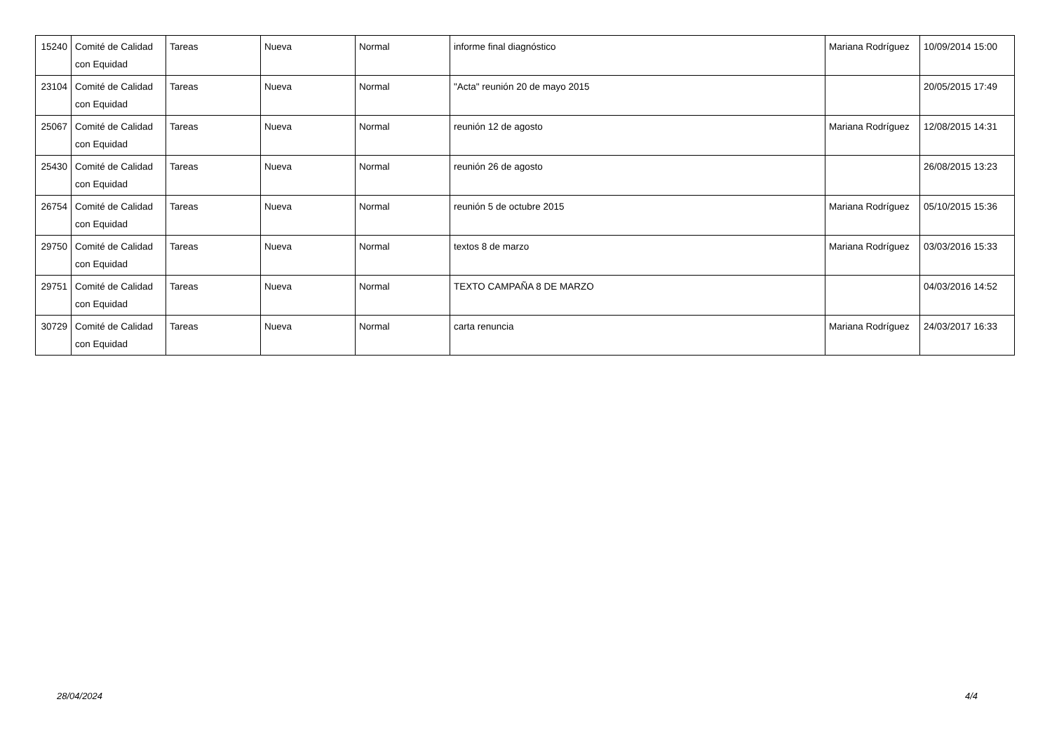| 15240 | Comité de Calidad con Equidad | Tareas | Nueva | Normal | informe final diagnóstico | Mariana Rodríguez | 10/09/2014 15:00 |
| 23104 | Comité de Calidad con Equidad | Tareas | Nueva | Normal | "Acta" reunión 20 de mayo 2015 | | 20/05/2015 17:49 |
| 25067 | Comité de Calidad con Equidad | Tareas | Nueva | Normal | reunión 12 de agosto | Mariana Rodríguez | 12/08/2015 14:31 |
| 25430 | Comité de Calidad con Equidad | Tareas | Nueva | Normal | reunión 26 de agosto | | 26/08/2015 13:23 |
| 26754 | Comité de Calidad con Equidad | Tareas | Nueva | Normal | reunión 5 de octubre 2015 | Mariana Rodríguez | 05/10/2015 15:36 |
| 29750 | Comité de Calidad con Equidad | Tareas | Nueva | Normal | textos 8 de marzo | Mariana Rodríguez | 03/03/2016 15:33 |
| 29751 | Comité de Calidad con Equidad | Tareas | Nueva | Normal | TEXTO CAMPAÑA 8 DE MARZO | | 04/03/2016 14:52 |
| 30729 | Comité de Calidad con Equidad | Tareas | Nueva | Normal | carta renuncia | Mariana Rodríguez | 24/03/2017 16:33 |
28/04/2024 4/4